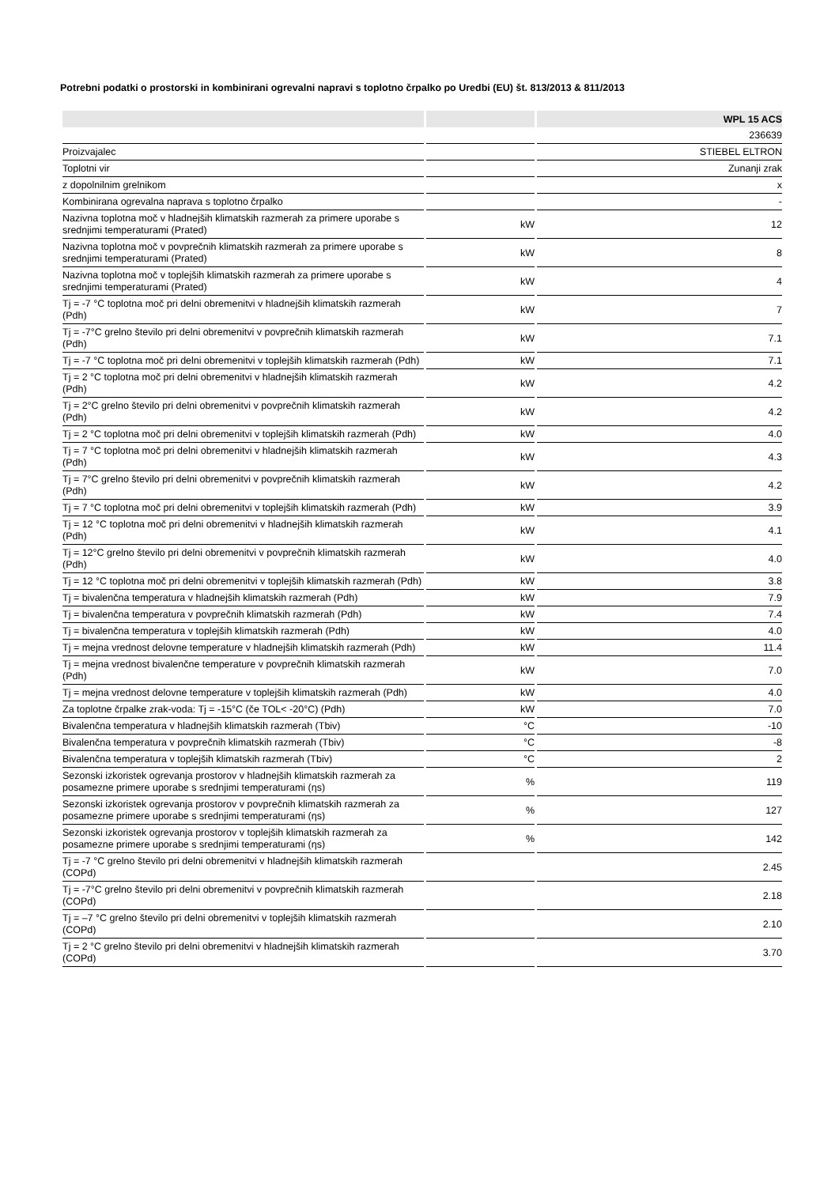Potrebni podatki o prostorski in kombinirani ogrevalni napravi s toplotno črpalko po Uredbi (EU) št. 813/2013 & 811/2013
| | | WPL 15 ACS |
| --- | --- | --- |
| | | 236639 |
| Proizvajalec | | STIEBEL ELTRON |
| Toplotni vir | | Zunanji zrak |
| z dopolnilnim grelnikom | | x |
| Kombinirana ogrevalna naprava s toplotno črpalko | | - |
| Nazivna toplotna moč v hladnejših klimatskih razmerah za primere uporabe s srednjimi temperaturami (Prated) | kW | 12 |
| Nazivna toplotna moč v povprečnih klimatskih razmerah za primere uporabe s srednjimi temperaturami (Prated) | kW | 8 |
| Nazivna toplotna moč v toplejših klimatskih razmerah za primere uporabe s srednjimi temperaturami (Prated) | kW | 4 |
| Tj = -7 °C toplotna moč pri delni obremenitvi v hladnejših klimatskih razmerah (Pdh) | kW | 7 |
| Tj = -7°C grelno število pri delni obremenitvi v povprečnih klimatskih razmerah (Pdh) | kW | 7.1 |
| Tj = -7 °C toplotna moč pri delni obremenitvi v toplejših klimatskih razmerah (Pdh) | kW | 7.1 |
| Tj = 2 °C toplotna moč pri delni obremenitvi v hladnejših klimatskih razmerah (Pdh) | kW | 4.2 |
| Tj = 2°C grelno število pri delni obremenitvi v povprečnih klimatskih razmerah (Pdh) | kW | 4.2 |
| Tj = 2 °C toplotna moč pri delni obremenitvi v toplejših klimatskih razmerah (Pdh) | kW | 4.0 |
| Tj = 7 °C toplotna moč pri delni obremenitvi v hladnejših klimatskih razmerah (Pdh) | kW | 4.3 |
| Tj = 7°C grelno število pri delni obremenitvi v povprečnih klimatskih razmerah (Pdh) | kW | 4.2 |
| Tj = 7 °C toplotna moč pri delni obremenitvi v toplejših klimatskih razmerah (Pdh) | kW | 3.9 |
| Tj = 12 °C toplotna moč pri delni obremenitvi v hladnejših klimatskih razmerah (Pdh) | kW | 4.1 |
| Tj = 12°C grelno število pri delni obremenitvi v povprečnih klimatskih razmerah (Pdh) | kW | 4.0 |
| Tj = 12 °C toplotna moč pri delni obremenitvi v toplejših klimatskih razmerah (Pdh) | kW | 3.8 |
| Tj = bivalenčna temperatura v hladnejših klimatskih razmerah (Pdh) | kW | 7.9 |
| Tj = bivalenčna temperatura v povprečnih klimatskih razmerah (Pdh) | kW | 7.4 |
| Tj = bivalenčna temperatura v toplejših klimatskih razmerah (Pdh) | kW | 4.0 |
| Tj = mejna vrednost delovne temperature v hladnejših klimatskih razmerah (Pdh) | kW | 11.4 |
| Tj = mejna vrednost bivalenčne temperature v povprečnih klimatskih razmerah (Pdh) | kW | 7.0 |
| Tj = mejna vrednost delovne temperature v toplejših klimatskih razmerah (Pdh) | kW | 4.0 |
| Za toplotne črpalke zrak-voda: Tj = -15°C (če TOL< -20°C) (Pdh) | kW | 7.0 |
| Bivalenčna temperatura v hladnejših klimatskih razmerah (Tbiv) | °C | -10 |
| Bivalenčna temperatura v povprečnih klimatskih razmerah (Tbiv) | °C | -8 |
| Bivalenčna temperatura v toplejših klimatskih razmerah (Tbiv) | °C | 2 |
| Sezonski izkoristek ogrevanja prostorov v hladnejših klimatskih razmerah za posamezne primere uporabe s srednjimi temperaturami (ηs) | % | 119 |
| Sezonski izkoristek ogrevanja prostorov v povprečnih klimatskih razmerah za posamezne primere uporabe s srednjimi temperaturami (ηs) | % | 127 |
| Sezonski izkoristek ogrevanja prostorov v toplejših klimatskih razmerah za posamezne primere uporabe s srednjimi temperaturami (ηs) | % | 142 |
| Tj = -7 °C grelno število pri delni obremenitvi v hladnejših klimatskih razmerah (COPd) | | 2.45 |
| Tj = -7°C grelno število pri delni obremenitvi v povprečnih klimatskih razmerah (COPd) | | 2.18 |
| Tj = –7 °C grelno število pri delni obremenitvi v toplejših klimatskih razmerah (COPd) | | 2.10 |
| Tj = 2 °C grelno število pri delni obremenitvi v hladnejših klimatskih razmerah (COPd) | | 3.70 |